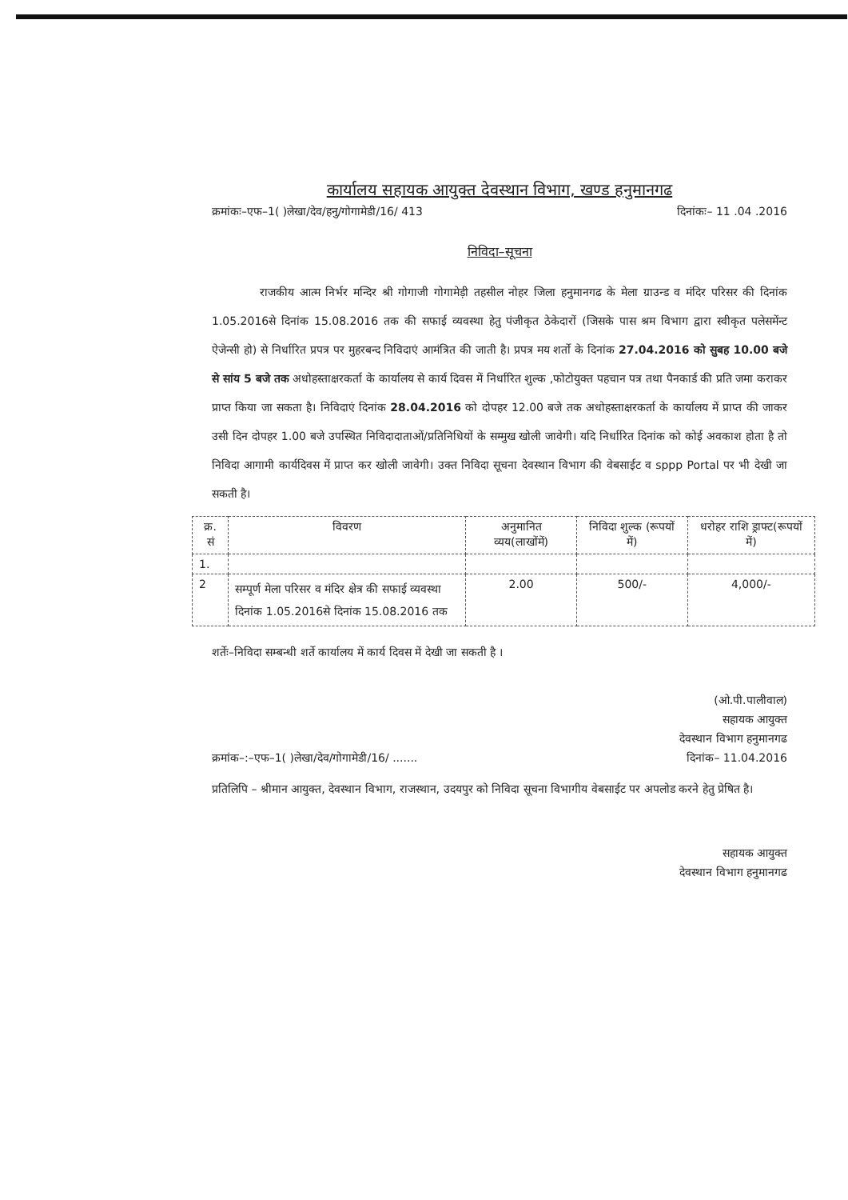कार्यालय सहायक आयुक्त देवस्थान विभाग, खण्ड हनुमानगढ
क्रमांकः–एफ–1( )लेखा/देव/हनु/गोगामेडी/16/ 413 दिनांकः– 11 .04 .2016
निविदा–सूचना
राजकीय आत्म निर्भर मन्दिर श्री गोगाजी गोगामेड़ी तहसील नोहर जिला हनुमानगढ के मेला ग्राउन्ड व मंदिर परिसर की दिनांक 1.05.2016से दिनांक 15.08.2016 तक की सफाई व्यवस्था हेतु पंजीकृत ठेकेदारों (जिसके पास श्रम विभाग द्वारा स्वीकृत पलेसमेंन्ट ऐजेन्सी हो) से निर्धारित प्रपत्र पर मुहरबन्द निविदाएं आमंत्रित की जाती है। प्रपत्र मय शर्तो के दिनांक 27.04.2016 को सुबह 10.00 बजे से सांय 5 बजे तक अधोहस्ताक्षरकर्ता के कार्यालय से कार्य दिवस में निर्धारित शुल्क ,फोटोयुक्त पहचान पत्र तथा पैनकार्ड की प्रति जमा कराकर प्राप्त किया जा सकता है। निविदाएं दिनांक 28.04.2016 को दोपहर 12.00 बजे तक अधोहस्ताक्षरकर्ता के कार्यालय में प्राप्त की जाकर उसी दिन दोपहर 1.00 बजे उपस्थित निविदादाताओं/प्रतिनिधियों के सम्मुख खोली जावेगी। यदि निर्धारित दिनांक को कोई अवकाश होता है तो निविदा आगामी कार्यदिवस में प्राप्त कर खोली जावेगी। उक्त निविदा सूचना देवस्थान विभाग की वेबसाईट व sppp Portal पर भी देखी जा सकती है।
| क्र. सं | विवरण | अनुमानित व्यय(लाखोंमें) | निविदा शुल्क (रूपयों में) | धरोहर राशि ड्राफ्ट(रूपयों में) |
| --- | --- | --- | --- | --- |
| 1. | | | | |
| 2 | सम्पूर्ण मेला परिसर व मंदिर क्षेत्र की सफाई व्यवस्था दिनांक 1.05.2016से दिनांक 15.08.2016 तक | 2.00 | 500/- | 4,000/- |
शर्तेः–निविदा सम्बन्धी शर्ते कार्यालय में कार्य दिवस में देखी जा सकती है ।
(ओ.पी.पालीवाल)
सहायक आयुक्त
देवस्थान विभाग हनुमानगढ
क्रमांक–:–एफ–1( )लेखा/देव/गोगामेडी/16/ ....... दिनांक– 11.04.2016
प्रतिलिपि – श्रीमान आयुक्त, देवस्थान विभाग, राजस्थान, उदयपुर को निविदा सूचना विभागीय वेबसाईट पर अपलोड करने हेतु प्रेषित है।
सहायक आयुक्त
देवस्थान विभाग हनुमानगढ